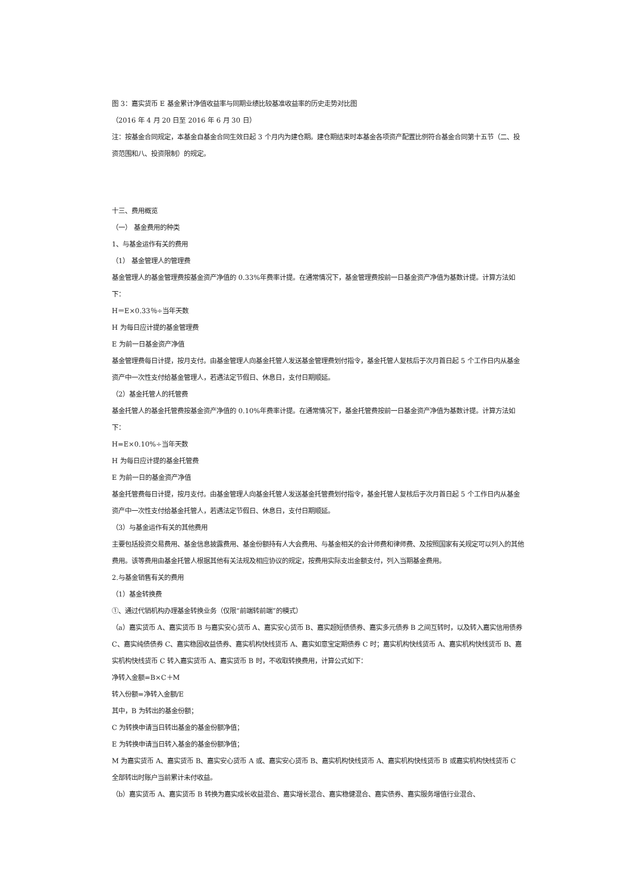图 3：嘉实货币 E 基金累计净值收益率与同期业绩比较基准收益率的历史走势对比图
（2016 年 4 月 20 日至 2016 年 6 月 30 日）
注：按基金合同规定，本基金自基金合同生效日起 3 个月内为建仓期。建仓期结束时本基金各项资产配置比例符合基金合同第十五节（二、投资范围和八、投资限制）的规定。
十三、费用概览
（一） 基金费用的种类
1、与基金运作有关的费用
（1） 基金管理人的管理费
基金管理人的基金管理费按基金资产净值的 0.33%年费率计提。在通常情况下，基金管理费按前一日基金资产净值为基数计提。计算方法如下：
H＝E×0.33％÷当年天数
H 为每日应计提的基金管理费
E 为前一日基金资产净值
基金管理费每日计提，按月支付。由基金管理人向基金托管人发送基金管理费划付指令，基金托管人复核后于次月首日起 5 个工作日内从基金资产中一次性支付给基金管理人，若遇法定节假日、休息日，支付日期顺延。
（2）基金托管人的托管费
基金托管人的基金托管费按基金资产净值的 0.10%年费率计提。在通常情况下，基金托管费按前一日基金资产净值为基数计提。计算方法如下：
H=E×0.10%÷当年天数
H 为每日应计提的基金托管费
E 为前一日的基金资产净值
基金托管费每日计提，按月支付。由基金管理人向基金托管人发送基金托管费划付指令，基金托管人复核后于次月首日起 5 个工作日内从基金资产中一次性支付给基金托管人，若遇法定节假日、休息日，支付日期顺延。
（3）与基金运作有关的其他费用
主要包括投资交易费用、基金信息披露费用、基金份额持有人大会费用、与基金相关的会计师费和律师费、及按照国家有关规定可以列入的其他费用。该等费用由基金托管人根据其他有关法规及相应协议的规定，按费用实际支出金额支付，列入当期基金费用。
2.与基金销售有关的费用
（1）基金转换费
①、通过代销机构办理基金转换业务（仅限“前端转前端”的模式）
（a）嘉实货币 A、嘉实货币 B 与嘉实安心货币 A、嘉实安心货币 B、嘉实超短债债券、嘉实多元债券 B 之间互转时，以及转入嘉实信用债券 C、嘉实纯债债券 C、嘉实稳固收益债券、嘉实机构快线货币 A、嘉实如意宝定期债券 C 时；嘉实机构快线货币 A、嘉实机构快线货币 B、嘉实机构快线货币 C 转入嘉实货币 A、嘉实货币 B 时，不收取转换费用，计算公式如下：
净转入金额=B×C＋M
转入份额=净转入金额/E
其中，B 为转出的基金份额；
C 为转换申请当日转出基金的基金份额净值；
E 为转换申请当日转入基金的基金份额净值；
M 为嘉实货币 A、嘉实货币 B、嘉实安心货币 A 或、嘉实安心货币 B、嘉实机构快线货币 A、嘉实机构快线货币 B 或嘉实机构快线货币 C 全部转出时账户当前累计未付收益。
（b）嘉实货币 A、嘉实货币 B 转换为嘉实成长收益混合、嘉实增长混合、嘉实稳健混合、嘉实债券、嘉实服务增值行业混合、